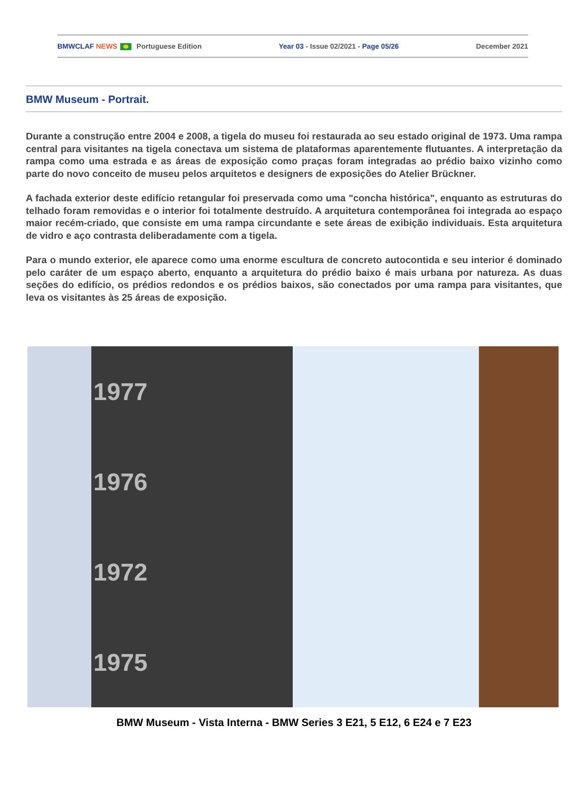BMWCLAF NEWS Portuguese Edition Year 03 - Issue 02/2021 - Page 05/26 December 2021
BMW Museum - Portrait.
Durante a construção entre 2004 e 2008, a tigela do museu foi restaurada ao seu estado original de 1973. Uma rampa central para visitantes na tigela conectava um sistema de plataformas aparentemente flutuantes. A interpretação da rampa como uma estrada e as áreas de exposição como praças foram integradas ao prédio baixo vizinho como parte do novo conceito de museu pelos arquitetos e designers de exposições do Atelier Brückner.
A fachada exterior deste edifício retangular foi preservada como uma "concha histórica", enquanto as estruturas do telhado foram removidas e o interior foi totalmente destruído. A arquitetura contemporânea foi integrada ao espaço maior recém-criado, que consiste em uma rampa circundante e sete áreas de exibição individuais. Esta arquitetura de vidro e aço contrasta deliberadamente com a tigela.
Para o mundo exterior, ele aparece como uma enorme escultura de concreto autocontida e seu interior é dominado pelo caráter de um espaço aberto, enquanto a arquitetura do prédio baixo é mais urbana por natureza. As duas seções do edifício, os prédios redondos e os prédios baixos, são conectados por uma rampa para visitantes, que leva os visitantes às 25 áreas de exposição.
1977
1976
1972
1975
BMW Museum - Vista Interna - BMW Series 3 E21, 5 E12, 6 E24 e 7 E23